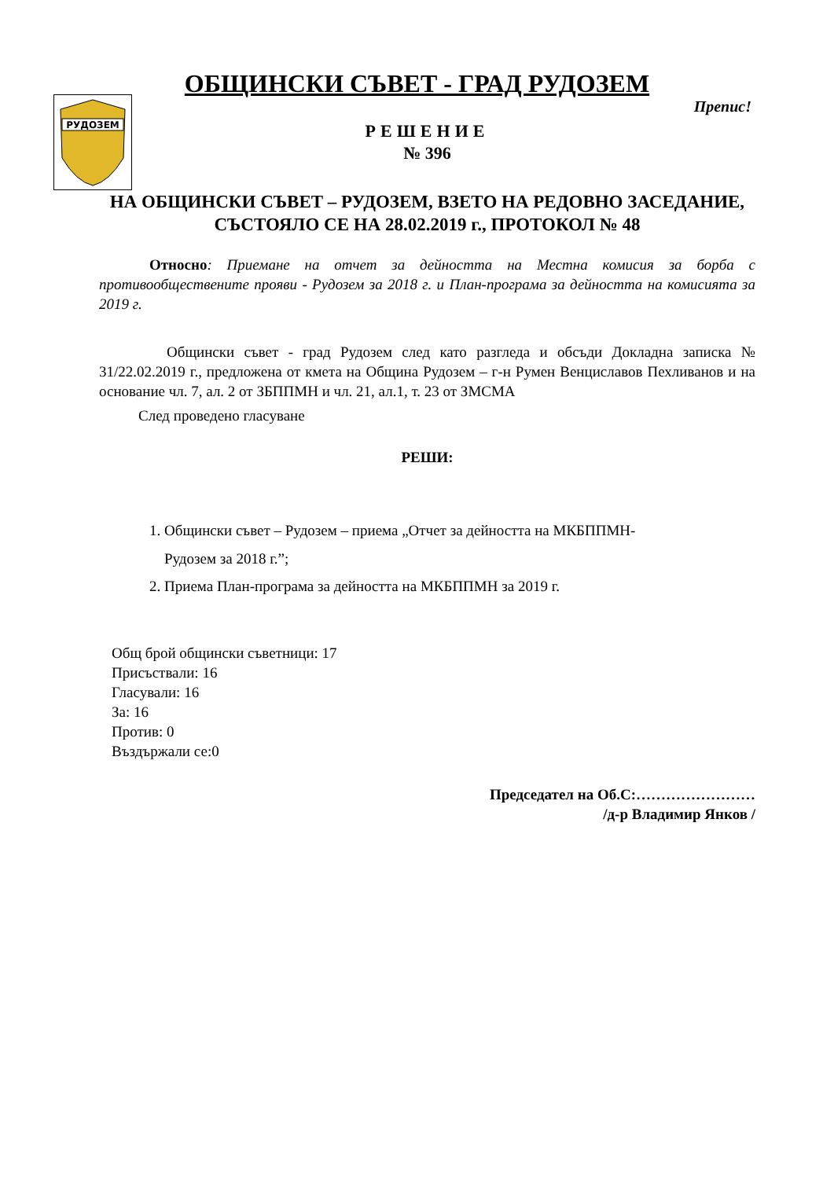РУДОЗЕМ
ОБЩИНСКИ СЪВЕТ - ГРАД РУДОЗЕМ
Препис!
РЕШЕНИЕ
№ 396
НА ОБЩИНСКИ СЪВЕТ – РУДОЗЕМ, ВЗЕТО НА РЕДОВНО ЗАСЕДАНИЕ, СЪСТОЯЛО СЕ НА 28.02.2019 г., ПРОТОКОЛ № 48
Относно: Приемане на отчет за дейността на Местна комисия за борба с противообществените прояви - Рудозем за 2018 г. и План-програма за дейността на комисията за 2019 г.
Общински съвет - град Рудозем след като разгледа и обсъди Докладна записка № 31/22.02.2019 г., предложена от кмета на Община Рудозем – г-н Румен Венциславов Пехливанов и на основание чл. 7, ал. 2 от ЗБППМН и чл. 21, ал.1, т. 23 от ЗМСМА
След проведено гласуване
РЕШИ:
1. Общински съвет – Рудозем – приема „Отчет за дейността на МКБППМН-
Рудозем за 2018 г.”;
2. Приема План-програма за дейността на МКБППМН за 2019 г.
Общ брой общински съветници: 17
Присъствали: 16
Гласували: 16
За: 16
Против: 0
Въздържали се:0
Председател на Об.С:……………………
/д-р Владимир Янков /